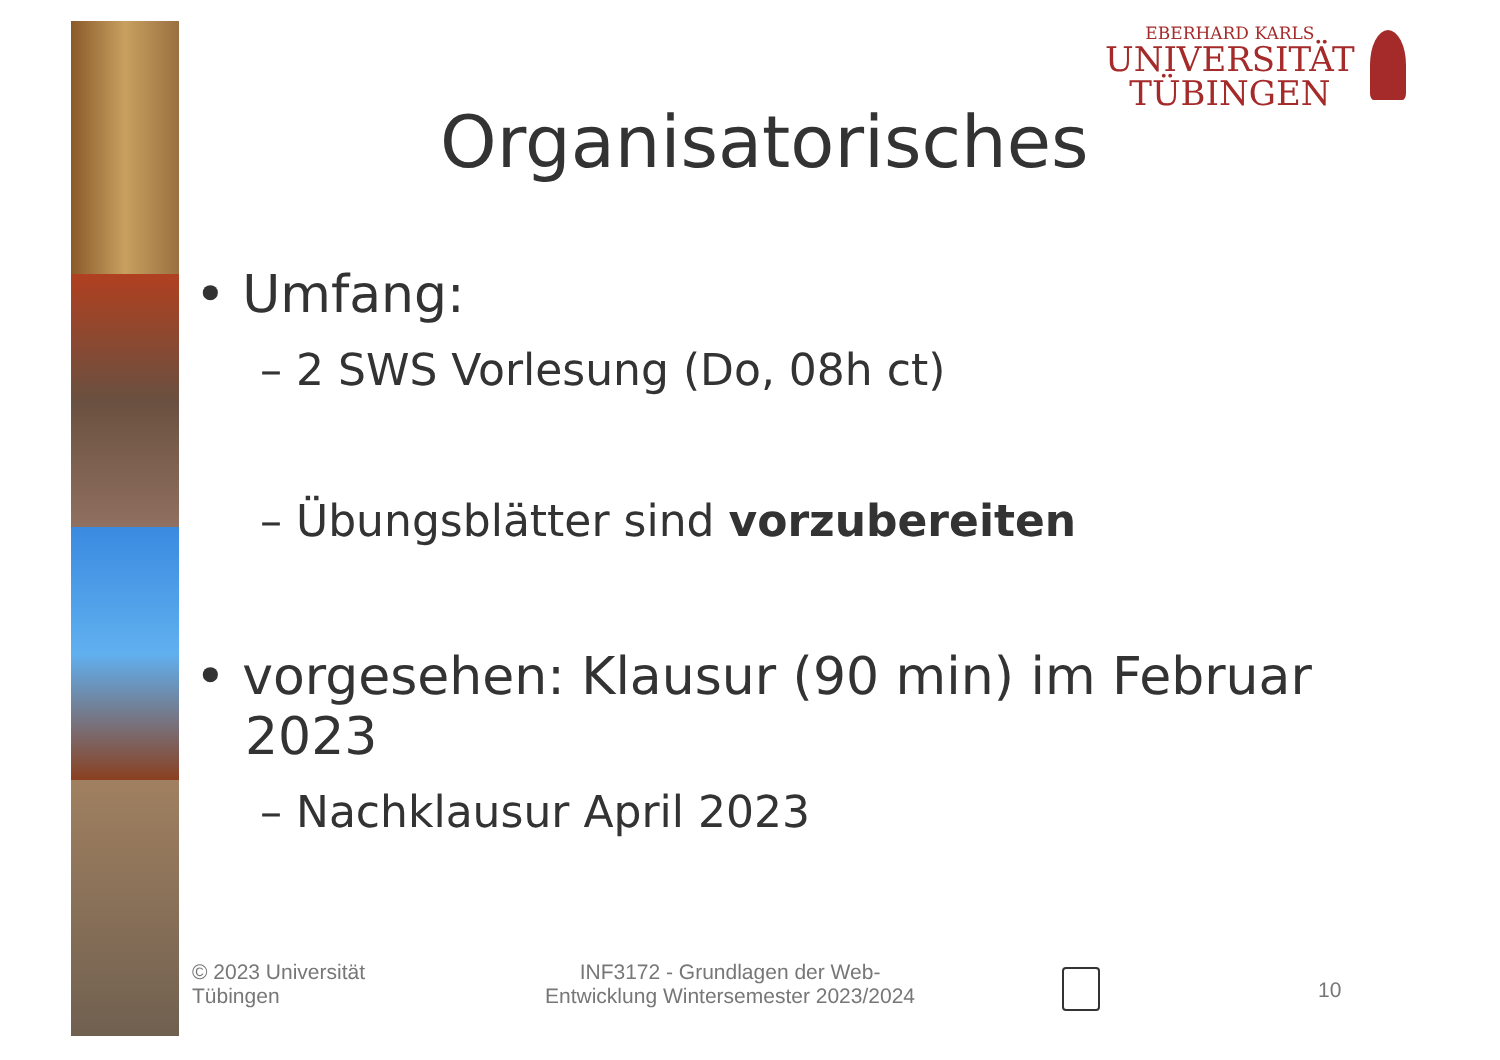EBERHARD KARLS
UNIVERSITÄT
TÜBINGEN
Organisatorisches
• Umfang:
– 2 SWS Vorlesung (Do, 08h ct)
– Übungsblätter sind vorzubereiten
• vorgesehen: Klausur (90 min) im Februar 2023
– Nachklausur April 2023
© 2023 Universität
Tübingen
INF3172 - Grundlagen der Web-
Entwicklung Wintersemester 2023/2024
10